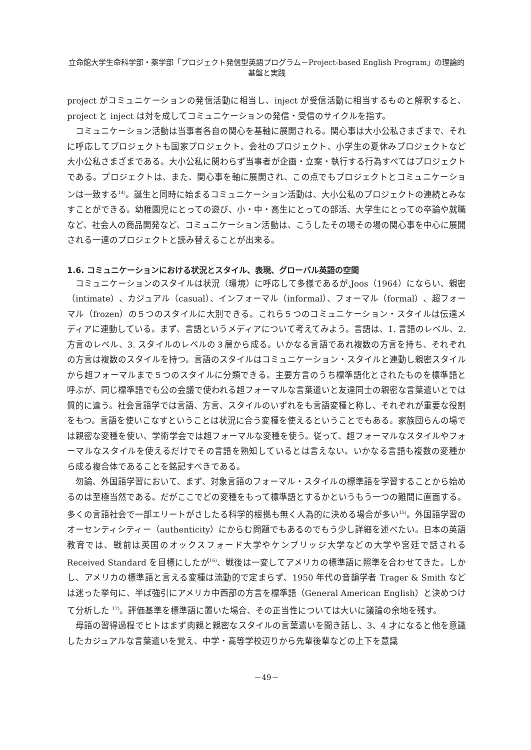立命館大学生命科学部・薬学部「プロジェクト発信型英語プログラム－Project-based English Program」の理論的基盤と実践
project がコミュニケーションの発信活動に相当し、inject が受信活動に相当するものと解釈すると、project と inject は対を成してコミュニケーションの発信・受信のサイクルを指す。
コミュニケーション活動は当事者各自の関心を基軸に展開される。関心事は大小公私さまざまで、それに呼応してプロジェクトも国家プロジェクト、会社のプロジェクト、小学生の夏休みプロジェクトなど大小公私さまざまである。大小公私に関わらず当事者が企画・立案・執行する行為すべてはプロジェクトである。プロジェクトは、また、関心事を軸に展開され、この点でもプロジェクトとコミュニケーションは一致する<sup>14)</sup>。誕生と同時に始まるコミュニケーション活動は、大小公私のプロジェクトの連続とみなすことができる。幼稚園児にとっての遊び、小・中・高生にとっての部活、大学生にとっての卒論や就職など、社会人の商品開発など、コミュニケーション活動は、こうしたその場その場の関心事を中心に展開される一連のプロジェクトと読み替えることが出来る。
1.6. コミュニケーションにおける状況とスタイル、表現、グローバル英語の空間
コミュニケーションのスタイルは状況（環境）に呼応して多様であるが,Joos（1964）にならい、親密（intimate）、カジュアル（casual）、インフォーマル（informal）、フォーマル（formal）、超フォーマル（frozen）の５つのスタイルに大別できる。これら５つのコミュニケーション・スタイルは伝達メディアに連動している。まず、言語というメディアについて考えてみよう。言語は、1. 言語のレベル、2. 方言のレベル、3. スタイルのレベルの３層から成る。いかなる言語であれ複数の方言を持ち、それぞれの方言は複数のスタイルを持つ。言語のスタイルはコミュニケーション・スタイルと連動し親密スタイルから超フォーマルまで５つのスタイルに分類できる。主要方言のうち標準語化とされたものを標準語と呼ぶが、同じ標準語でも公の会議で使われる超フォーマルな言葉遣いと友達同士の親密な言葉遣いとでは質的に違う。社会言語学では言語、方言、スタイルのいずれをも言語変種と称し、それぞれが重要な役割をもつ。言語を使いこなすということは状況に合う変種を使えるということでもある。家族団らんの場では親密な変種を使い、学術学会では超フォーマルな変種を使う。従って、超フォーマルなスタイルやフォーマルなスタイルを使えるだけでその言語を熟知しているとは言えない。いかなる言語も複数の変種から成る複合体であることを銘記すべきである。
勿論、外国語学習において、まず、対象言語のフォーマル・スタイルの標準語を学習することから始めるのは至極当然である。だがここでどの変種をもって標準語とするかというもう一つの難問に直面する。多くの言語社会で一部エリートがさしたる科学的根拠も無く人為的に決める場合が多い<sup>15)</sup>。外国語学習のオーセンティシティー（authenticity）にからむ問題でもあるのでもう少し詳細を述べたい。日本の英語教育では、戦前は英国のオックスフォード大学やケンブリッジ大学などの大学や宮廷で話される Received Standard を目標にしたが<sup>16)</sup>、戦後は一変してアメリカの標準語に照準を合わせてきた。しかし、アメリカの標準語と言える変種は流動的で定まらず、1950 年代の音韻学者 Trager & Smith などは迷った挙句に、半ば強引にアメリカ中西部の方言を標準語（General American English）と決めつけて分析した <sup>17)</sup>。評価基準を標準語に置いた場合、その正当性については大いに議論の余地を残す。
母語の習得過程でヒトはまず肉親と親密なスタイルの言葉遣いを聞き話し、3、4 才になると他を意識したカジュアルな言葉遣いを覚え、中学・高等学校辺りから先輩後輩などの上下を意識
－49－